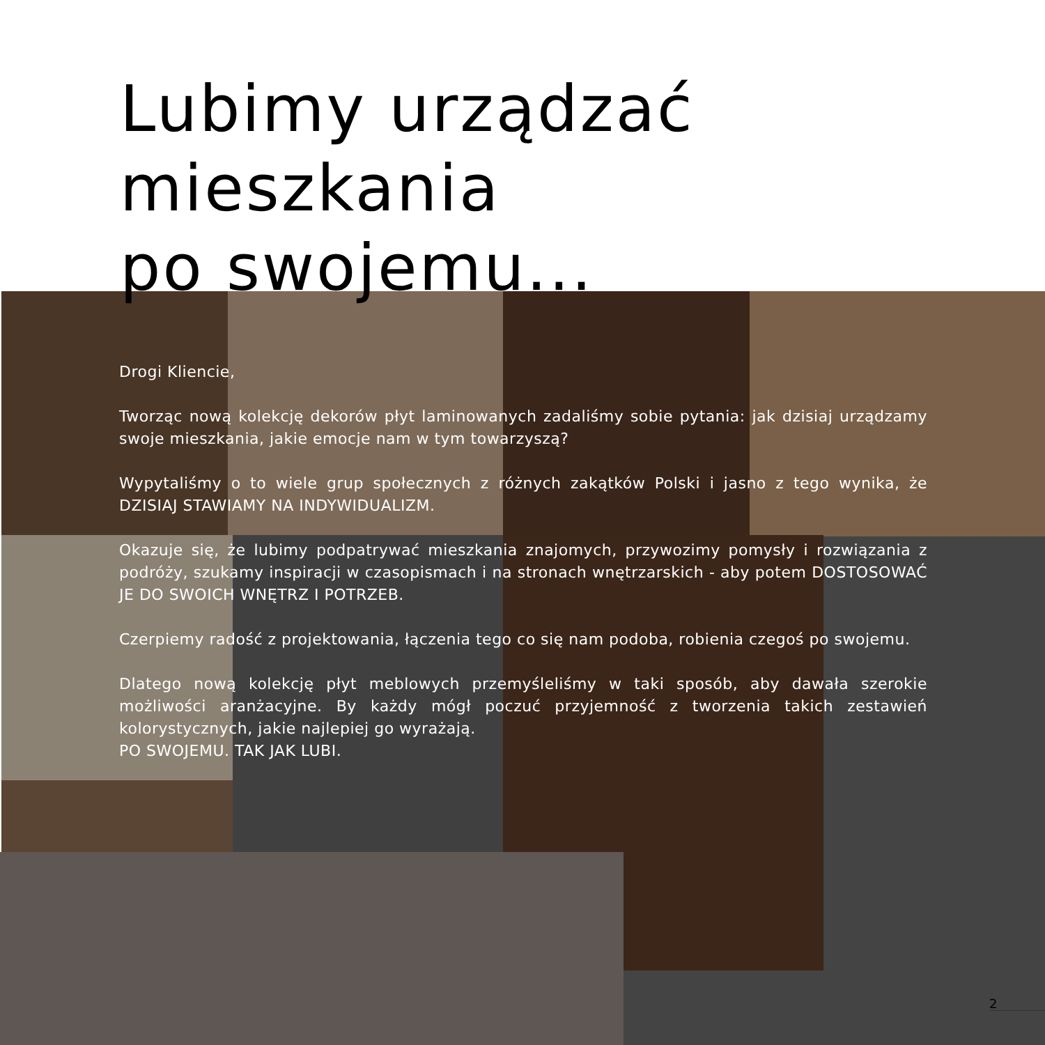Lubimy urządzać mieszkania
po swojemu...
Drogi Kliencie,
Tworząc nową kolekcję dekorów płyt laminowanych zadaliśmy sobie pytania: jak dzisiaj urządzamy swoje mieszkania, jakie emocje nam w tym towarzyszą?
Wypytaliśmy o to wiele grup społecznych z różnych zakątków Polski i jasno z tego wynika, że DZISIAJ STAWIAMY NA INDYWIDUALIZM.
Okazuje się, że lubimy podpatrywać mieszkania znajomych, przywozimy pomysły i rozwiązania z podróży, szukamy inspiracji w czasopismach i na stronach wnętrzarskich - aby potem DOSTOSOWAĆ JE DO SWOICH WNĘTRZ I POTRZEB.
Czerpiemy radość z projektowania, łączenia tego co się nam podoba, robienia czegoś po swojemu.
Dlatego nową kolekcję płyt meblowych przemyśleliśmy w taki sposób, aby dawała szerokie możliwości aranżacyjne. By każdy mógł poczuć przyjemność z tworzenia takich zestawień kolorystycznych, jakie najlepiej go wyrażają.
PO SWOJEMU. TAK JAK LUBI.
2